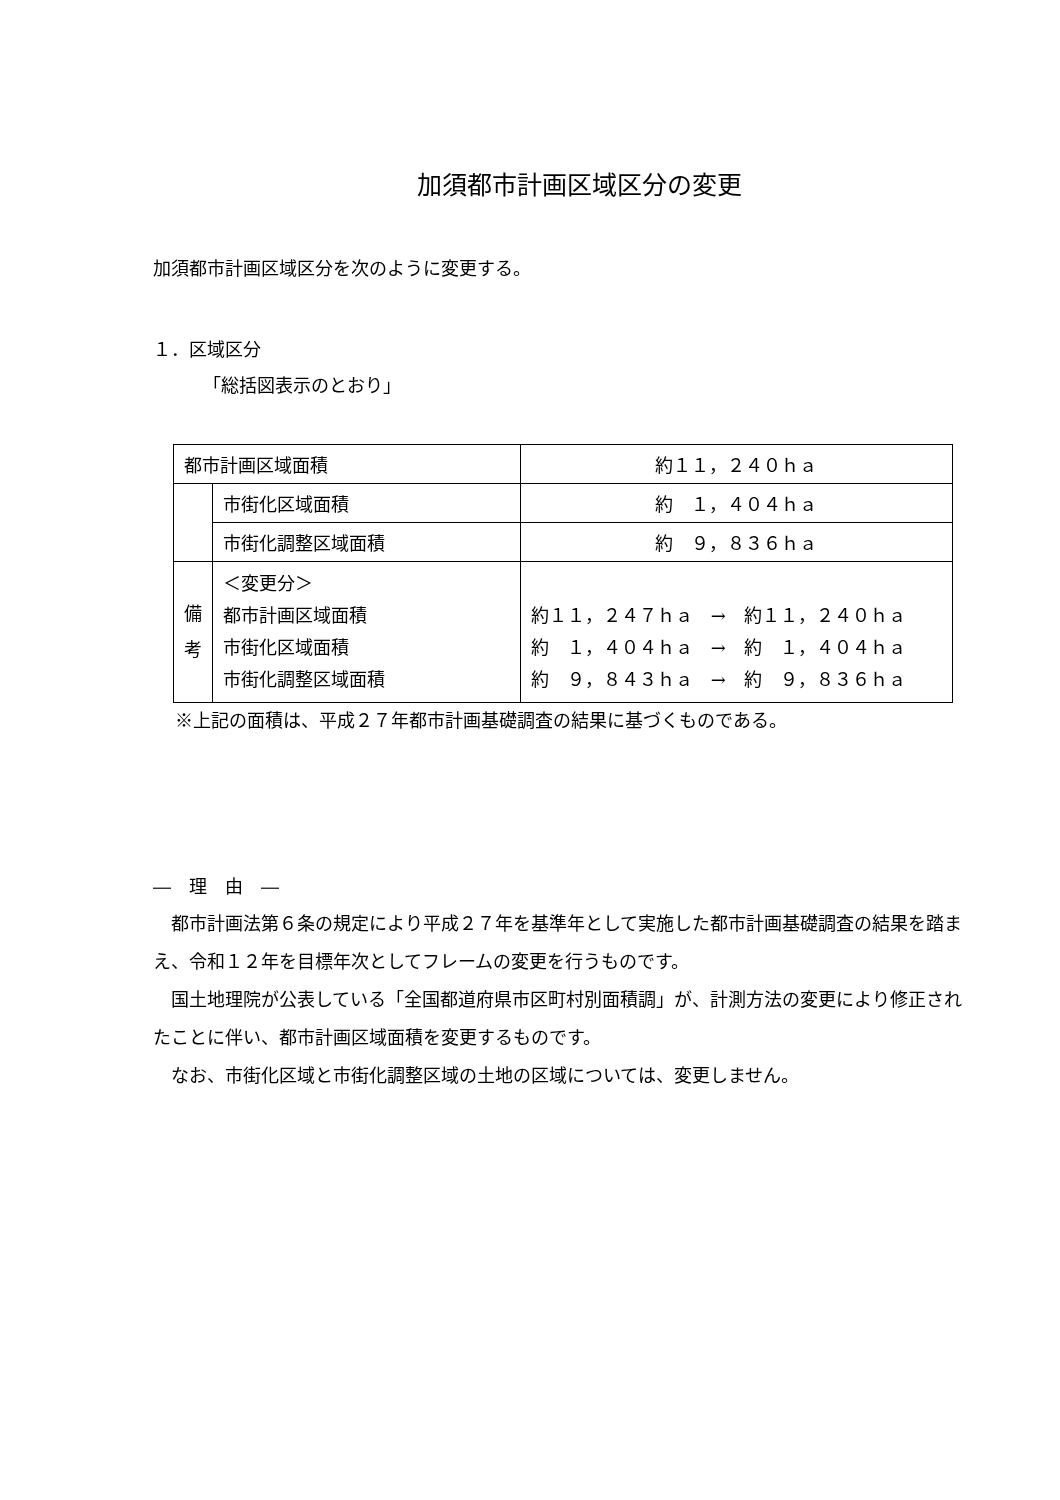加須都市計画区域区分の変更
加須都市計画区域区分を次のように変更する。
１．区域区分
「総括図表示のとおり」
| 都市計画区域面積 | | 約１１，２４０ｈａ |
| | 市街化区域面積 | 約 １，４０４ｈａ |
| | 市街化調整区域面積 | 約 ９，８３６ｈａ |
| 備 考 | ＜変更分＞ 都市計画区域面積 市街化区域面積 市街化調整区域面積 | 約１１，２４７ｈａ → 約１１，２４０ｈａ 約 １，４０４ｈａ → 約 １，４０４ｈａ 約 ９，８４３ｈａ → 約 ９，８３６ｈａ |
※上記の面積は、平成２７年都市計画基礎調査の結果に基づくものである。
―　理　由　―
　都市計画法第６条の規定により平成２７年を基準年として実施した都市計画基礎調査の結果を踏まえ、令和１２年を目標年次としてフレームの変更を行うものです。
　国土地理院が公表している「全国都道府県市区町村別面積調」が、計測方法の変更により修正されたことに伴い、都市計画区域面積を変更するものです。
　なお、市街化区域と市街化調整区域の土地の区域については、変更しません。